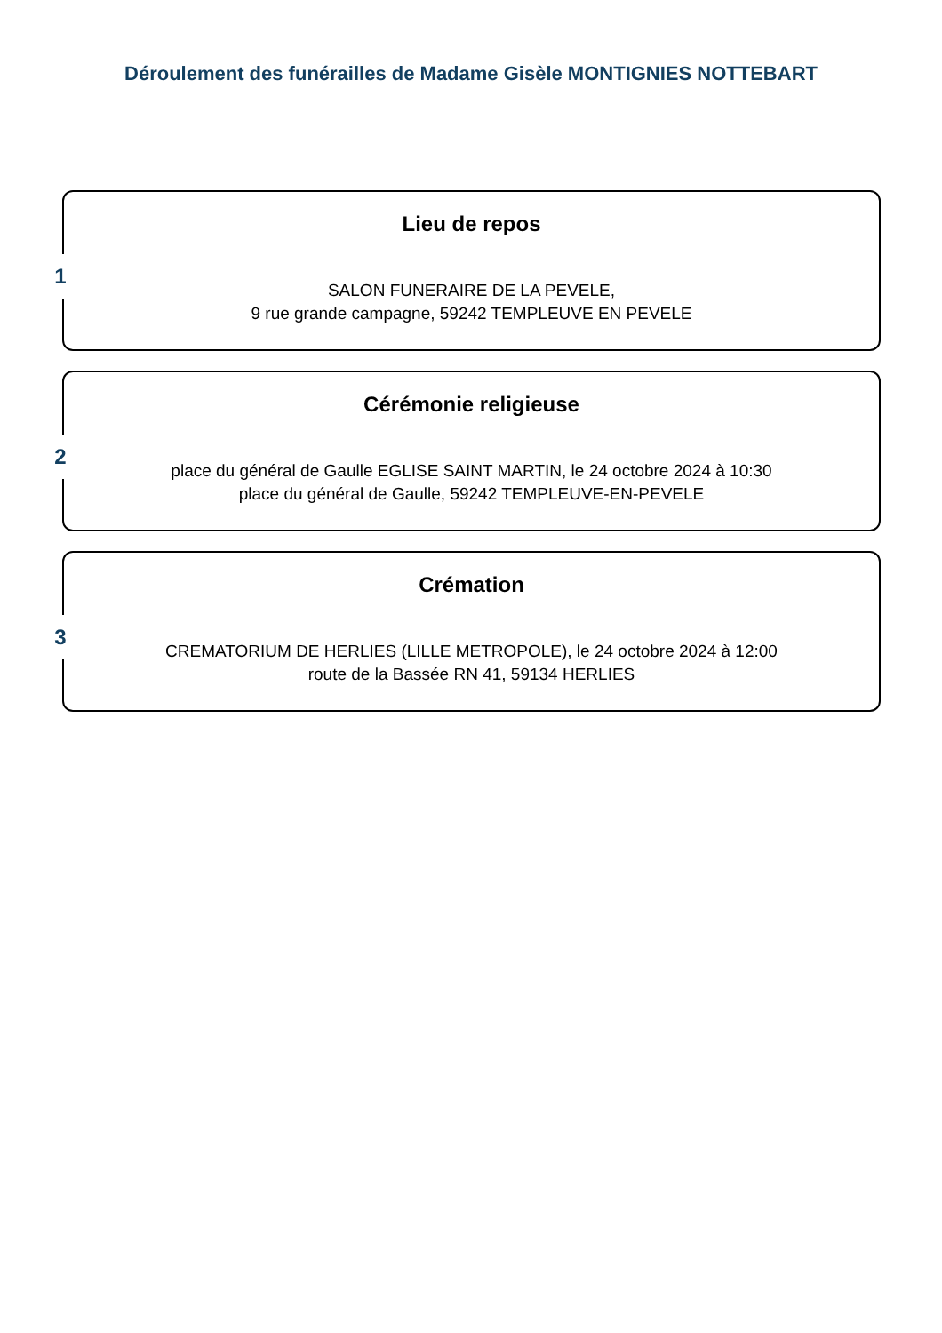Déroulement des funérailles de Madame Gisèle MONTIGNIES NOTTEBART
1
Lieu de repos
SALON FUNERAIRE DE LA PEVELE,
9 rue grande campagne, 59242 TEMPLEUVE EN PEVELE
2
Cérémonie religieuse
place du général de Gaulle EGLISE SAINT MARTIN, le 24 octobre 2024 à 10:30
place du général de Gaulle, 59242 TEMPLEUVE-EN-PEVELE
3
Crémation
CREMATORIUM DE HERLIES (LILLE METROPOLE), le 24 octobre 2024 à 12:00
route de la Bassée RN 41, 59134 HERLIES